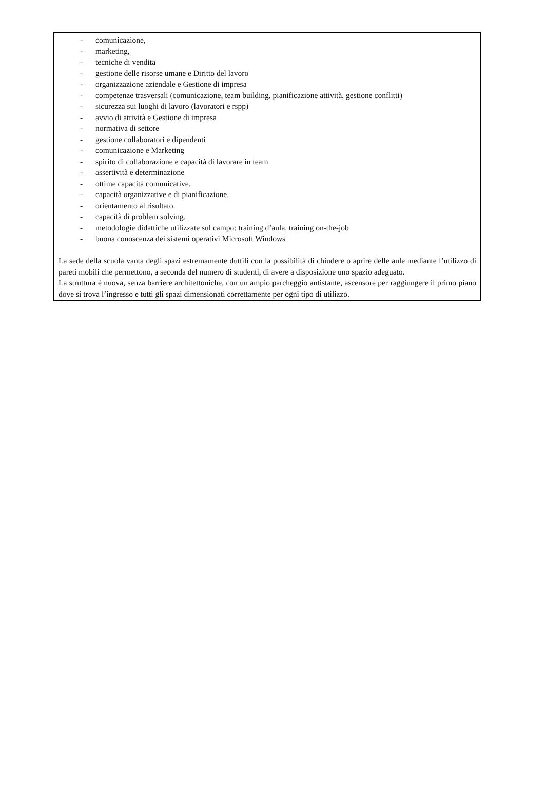- comunicazione,
- marketing,
- tecniche di vendita
- gestione delle risorse umane e Diritto del lavoro
- organizzazione aziendale e Gestione di impresa
- competenze trasversali (comunicazione, team building, pianificazione attività, gestione conflitti)
- sicurezza sui luoghi di lavoro (lavoratori e rspp)
- avvio di attività e Gestione di impresa
- normativa di settore
- gestione collaboratori e dipendenti
- comunicazione e Marketing
- spirito di collaborazione e capacità di lavorare in team
- assertività e determinazione
- ottime capacità comunicative.
- capacità organizzative e di pianificazione.
- orientamento al risultato.
- capacità di problem solving.
- metodologie didattiche utilizzate sul campo: training d’aula, training on-the-job
- buona conoscenza dei sistemi operativi Microsoft Windows
La sede della scuola vanta degli spazi estremamente duttili con la possibilità di chiudere o aprire delle aule mediante l’utilizzo di pareti mobili che permettono, a seconda del numero di studenti, di avere a disposizione uno spazio adeguato.
La struttura è nuova, senza barriere architettoniche, con un ampio parcheggio antistante, ascensore per raggiungere il primo piano dove si trova l’ingresso e tutti gli spazi dimensionati correttamente per ogni tipo di utilizzo.